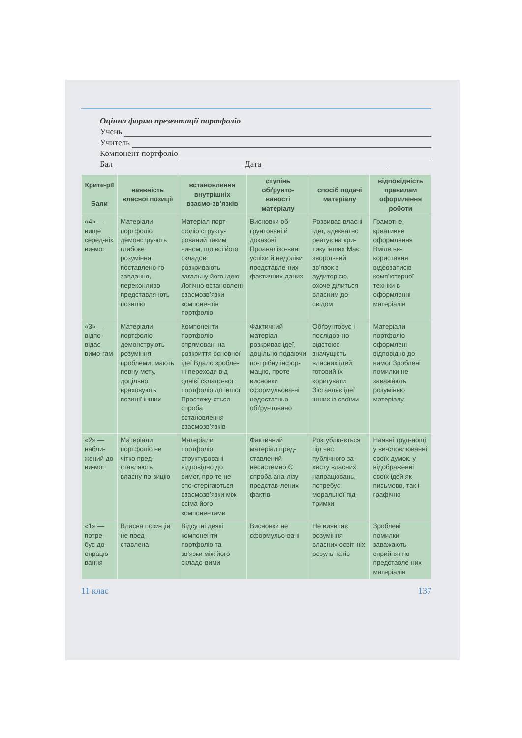Оцінна форма презентації портфоліо
Учень
Учитель
Компонент портфоліо
Бал Дата
| Крите-рії Бали | наявність власної позиції | встановлення внутрішніх взаємо-зв’язків | ступінь обґрунто-ваності матеріалу | спосіб подачі матеріалу | відповідність правилам оформлення роботи |
| --- | --- | --- | --- | --- | --- |
| «4» — вище серед-ніх ви-мог | Матеріали портфоліо демонстру-ють глибоке розуміння поставлено-го завдання, переконливо представля-ють позицію | Матеріал порт-фоліо структу-рований таким чином, що всі його складові розкривають загальну його ідею Логічно встановлені взаємозв’язки компонентів портфоліо | Висновки об-ґрунтовані й доказові Проаналізо-вані успіхи й недоліки представле-них фактичних даних | Розвиває власні ідеї, адекватно реагує на кри-тику інших Має зворот-ний зв’язок з аудиторією, охоче ділиться власним до-свідом | Грамотне, креативне оформлення Вміле ви-користання відеозаписів комп’ютерної техніки в оформленні матеріалів |
| «3» — відпо-відає вимо-гам | Матеріали портфоліо демонструють розуміння проблеми, мають певну мету, доцільно враховують позиції інших | Компоненти портфоліо спрямовані на розкриття основної ідеї Вдало зробле-ні переходи від однієї складо-вої портфоліо до іншої Простежу-ється спроба встановлення взаємозв’язків | Фактичний матеріал розкриває ідеї, доцільно подаючи по-трібну інфор-мацію, проте висновки сформульова-ні недостатньо обґрунтовано | Обґрунтовує і послідов-но відстоює значущість власних ідей, готовий їх коригувати Зіставляє ідеї інших із своїми | Матеріали портфоліо оформлені відповідно до вимог Зроблені помилки не заважають розумінню матеріалу |
| «2» — набли-жений до ви-мог | Матеріали портфоліо не чітко пред-ставляють власну по-зицію | Матеріали портфоліо структуровані відповідно до вимог, про-те не спо-стерігаються взаємозв’язки між всіма його компонентами | Фактичний матеріал пред-ставлений несистемно Є спроба ана-лізу представ-лених фактів | Розгублю-ється під час публічного за-хисту власних напрацювань, потребує моральної під-тримки | Наявні труд-нощі у ви-словлюванні своїх думок, у відображенні своїх ідей як письмово, так і графічно |
| «1» — потре-бує до-опрацю-вання | Власна пози-ція не пред-ставлена | Відсутні деякі компоненти портфоліо та зв’язки між його складо-вими | Висновки не сформульо-вані | Не виявляє розуміння власних освіт-ніх резуль-татів | Зроблені помилки заважають сприйняттю представле-них матеріалів |
11 клас 137